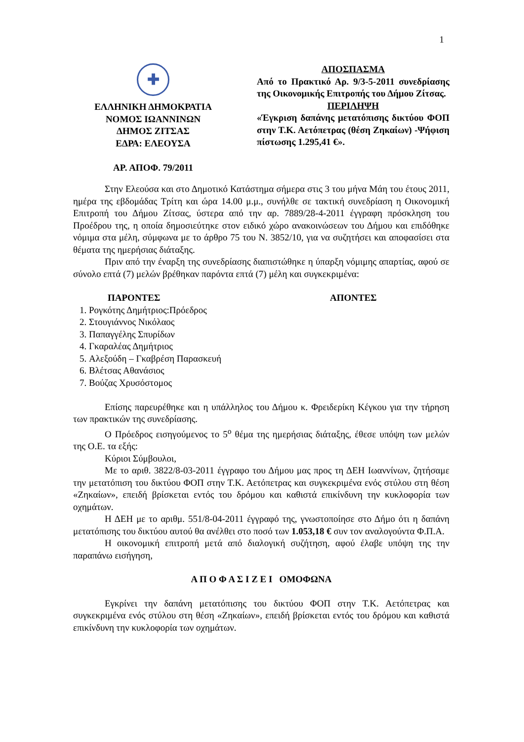1
✚
ΕΛΛΗΝΙΚΗ ΔΗΜΟΚΡΑΤΙΑ
ΝΟΜΟΣ ΙΩΑΝΝΙΝΩΝ
ΔΗΜΟΣ ΖΙΤΣΑΣ
ΕΔΡΑ: ΕΛΕΟΥΣΑ
ΑΡ. ΑΠΟΦ. 79/2011
ΑΠΟΣΠΑΣΜΑ
Από το Πρακτικό Αρ. 9/3-5-2011 συνεδρίασης της Οικονομικής Επιτροπής του Δήμου Ζίτσας.
ΠΕΡΙΛΗΨΗ
«Έγκριση δαπάνης μετατόπισης δικτύου ΦΟΠ στην Τ.Κ. Αετόπετρας (θέση Ζηκαίων) -Ψήφιση πίστωσης 1.295,41 €».
Στην Ελεούσα και στο Δημοτικό Κατάστημα σήμερα στις 3 του μήνα Μάη του έτους 2011, ημέρα της εβδομάδας Τρίτη και ώρα 14.00 μ.μ., συνήλθε σε τακτική συνεδρίαση η Οικονομική Επιτροπή του Δήμου Ζίτσας, ύστερα από την αρ. 7889/28-4-2011 έγγραφη πρόσκληση του Προέδρου της, η οποία δημοσιεύτηκε στον ειδικό χώρο ανακοινώσεων του Δήμου και επιδόθηκε νόμιμα στα μέλη, σύμφωνα με το άρθρο 75 του Ν. 3852/10, για να συζητήσει και αποφασίσει στα θέματα της ημερήσιας διάταξης.
Πριν από την έναρξη της συνεδρίασης διαπιστώθηκε η ύπαρξη νόμιμης απαρτίας, αφού σε σύνολο επτά (7) μελών βρέθηκαν παρόντα επτά (7) μέλη και συγκεκριμένα:
ΠΑΡΟΝΤΕΣ ΑΠΟΝΤΕΣ
1. Ρογκότης Δημήτριος:Πρόεδρος
2. Στουγιάννος Νικόλαος
3. Παπαγγέλης Σπυρίδων
4. Γκαραλέας Δημήτριος
5. Αλεξούδη – Γκαβρέση Παρασκευή
6. Βλέτσας Αθανάσιος
7. Βούζας Χρυσόστομος
Επίσης παρευρέθηκε και η υπάλληλος του Δήμου κ. Φρειδερίκη Κέγκου για την τήρηση των πρακτικών της συνεδρίασης.
Ο Πρόεδρος εισηγούμενος το 5<sup>ο</sup> θέμα της ημερήσιας διάταξης, έθεσε υπόψη των μελών της Ο.Ε. τα εξής:
Κύριοι Σύμβουλοι,
Με το αριθ. 3822/8-03-2011 έγγραφο του Δήμου μας προς τη ΔΕΗ Ιωαννίνων, ζητήσαμε την μετατόπιση του δικτύου ΦΟΠ στην Τ.Κ. Αετόπετρας και συγκεκριμένα ενός στύλου στη θέση «Ζηκαίων», επειδή βρίσκεται εντός του δρόμου και καθιστά επικίνδυνη την κυκλοφορία των οχημάτων.
Η ΔΕΗ με το αριθμ. 551/8-04-2011 έγγραφό της, γνωστοποίησε στο Δήμο ότι η δαπάνη μετατόπισης του δικτύου αυτού θα ανέλθει στο ποσό των 1.053,18 € συν τον αναλογούντα Φ.Π.Α.
Η οικονομική επιτροπή μετά από διαλογική συζήτηση, αφού έλαβε υπόψη της την παραπάνω εισήγηση,
Α Π Ο Φ Α Σ Ι Ζ Ε Ι ΟΜΟΦΩΝΑ
Εγκρίνει την δαπάνη μετατόπισης του δικτύου ΦΟΠ στην Τ.Κ. Αετόπετρας και συγκεκριμένα ενός στύλου στη θέση «Ζηκαίων», επειδή βρίσκεται εντός του δρόμου και καθιστά επικίνδυνη την κυκλοφορία των οχημάτων.